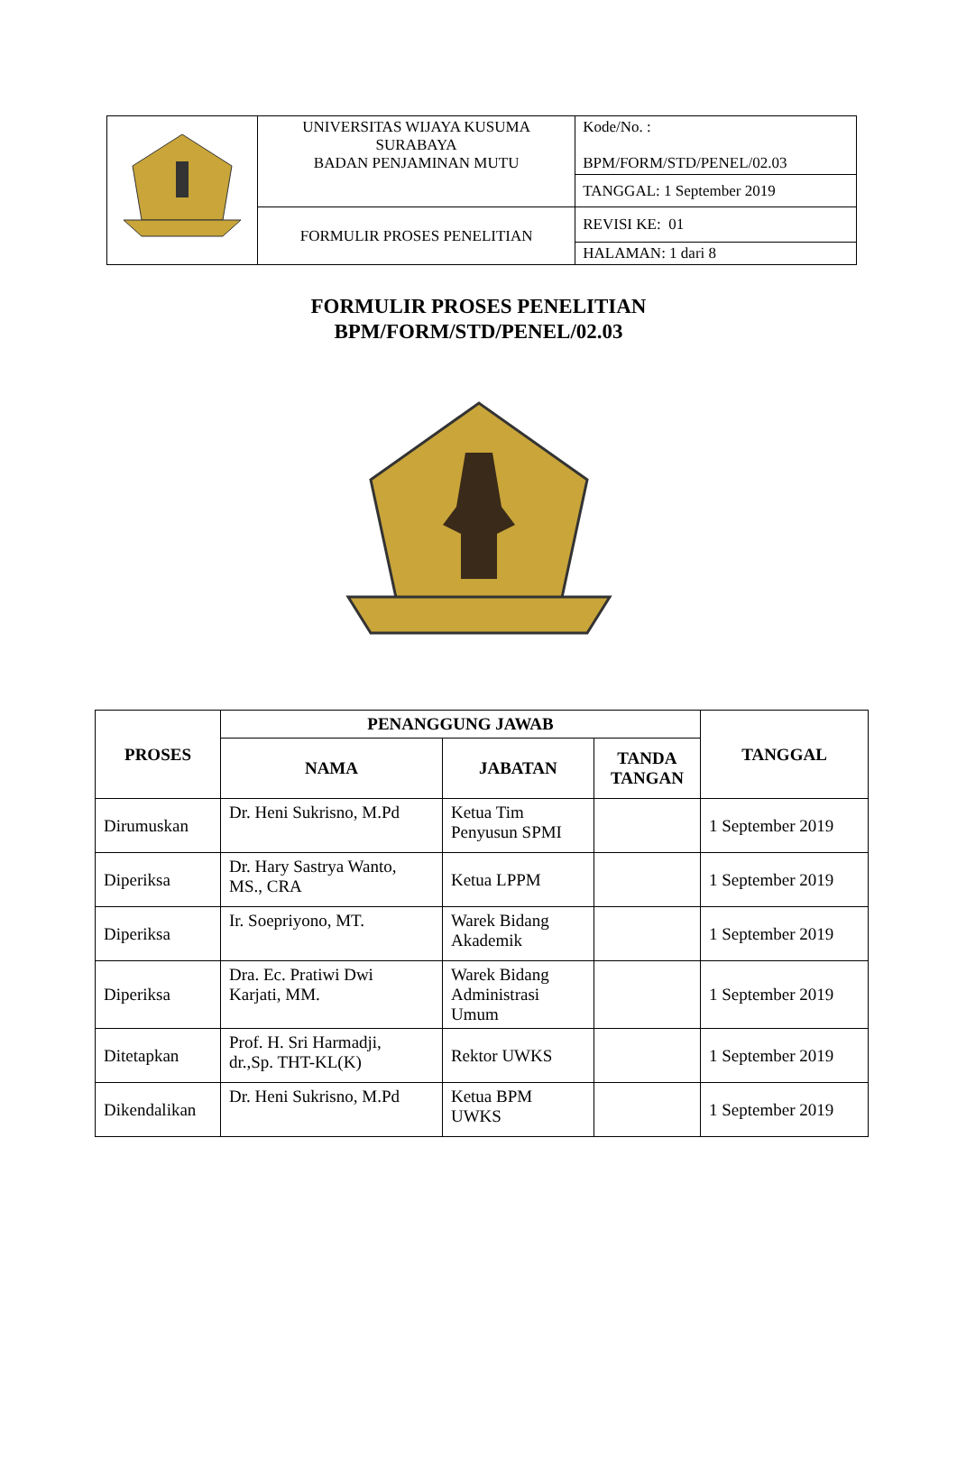| | UNIVERSITAS WIJAYA KUSUMA SURABAYA BADAN PENJAMINAN MUTU | Kode/No. : BPM/FORM/STD/PENEL/02.03 |
| | | TANGGAL: 1 September 2019 |
| | FORMULIR PROSES PENELITIAN | REVISI KE: 01 |
| | | HALAMAN: 1 dari 8 |
FORMULIR PROSES PENELITIAN
BPM/FORM/STD/PENEL/02.03
| PROSES | PENANGGUNG JAWAB | | | TANGGAL |
| --- | --- | --- | --- | --- |
| | NAMA | JABATAN | TANDA TANGAN | |
| Dirumuskan | Dr. Heni Sukrisno, M.Pd | Ketua Tim Penyusun SPMI | | 1 September 2019 |
| Diperiksa | Dr. Hary Sastrya Wanto, MS., CRA | Ketua LPPM | | 1 September 2019 |
| Diperiksa | Ir. Soepriyono, MT. | Warek Bidang Akademik | | 1 September 2019 |
| Diperiksa | Dra. Ec. Pratiwi Dwi Karjati, MM. | Warek Bidang Administrasi Umum | | 1 September 2019 |
| Ditetapkan | Prof. H. Sri Harmadji, dr.,Sp. THT-KL(K) | Rektor UWKS | | 1 September 2019 |
| Dikendalikan | Dr. Heni Sukrisno, M.Pd | Ketua BPM UWKS | | 1 September 2019 |